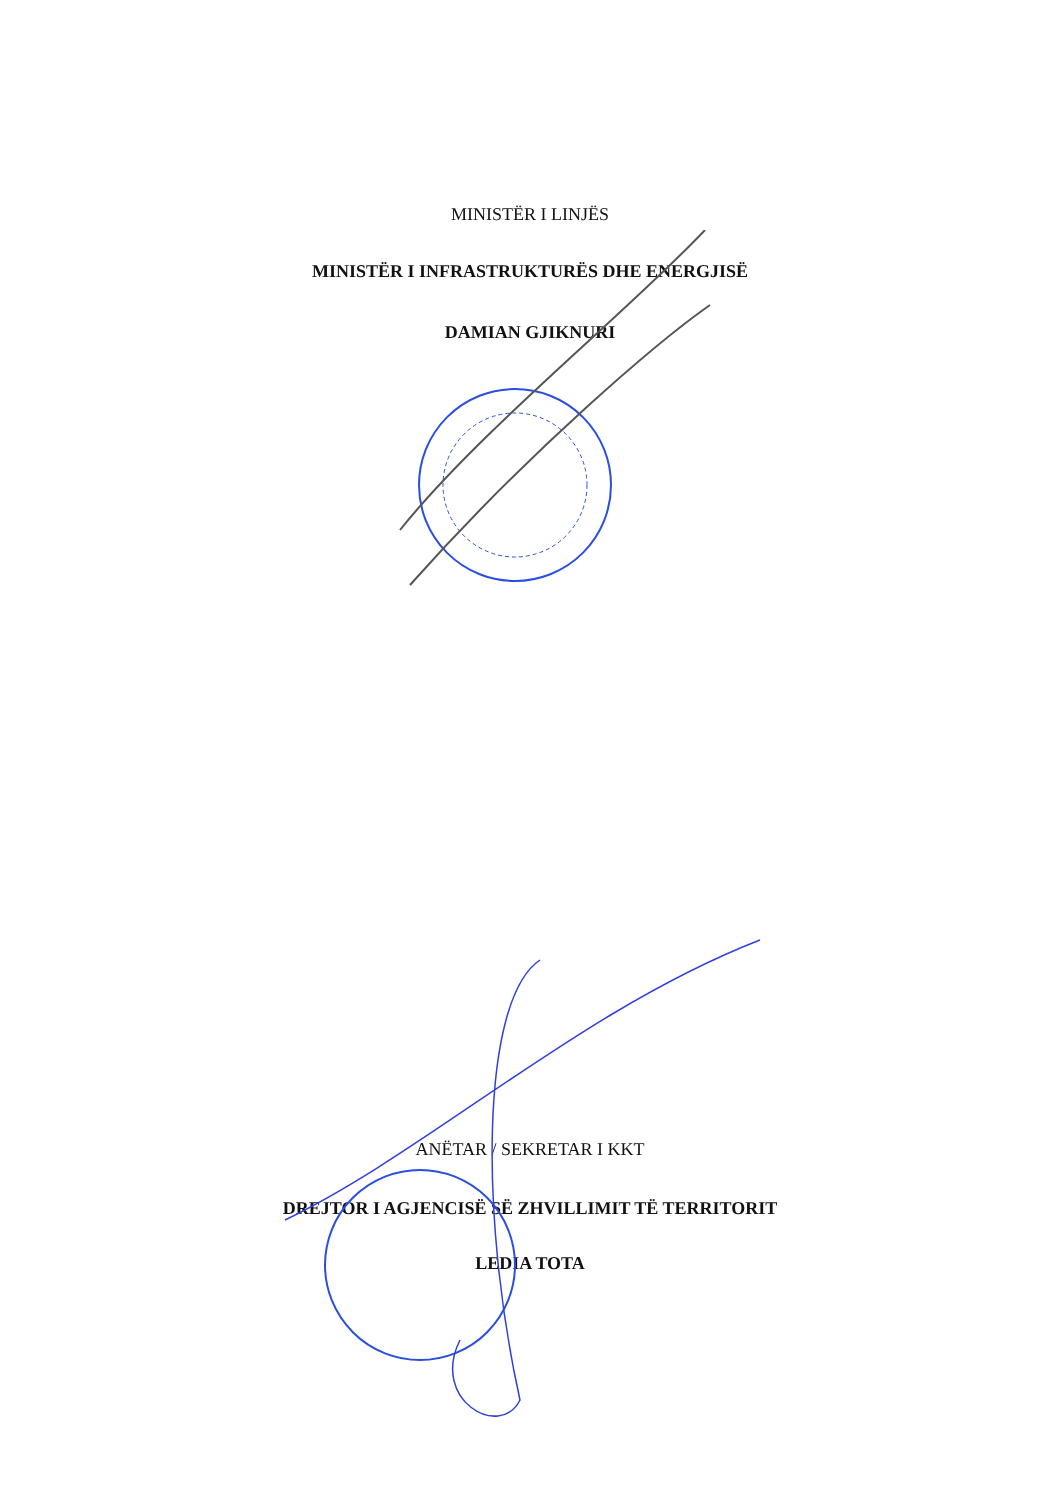MINISTËR I LINJËS
MINISTËR I INFRASTRUKTURËS DHE ENERGJISË
DAMIAN GJIKNURI
ANËTAR / SEKRETAR I KKT
DREJTOR I AGJENCISË SË ZHVILLIMIT TË TERRITORIT
LEDIA TOTA